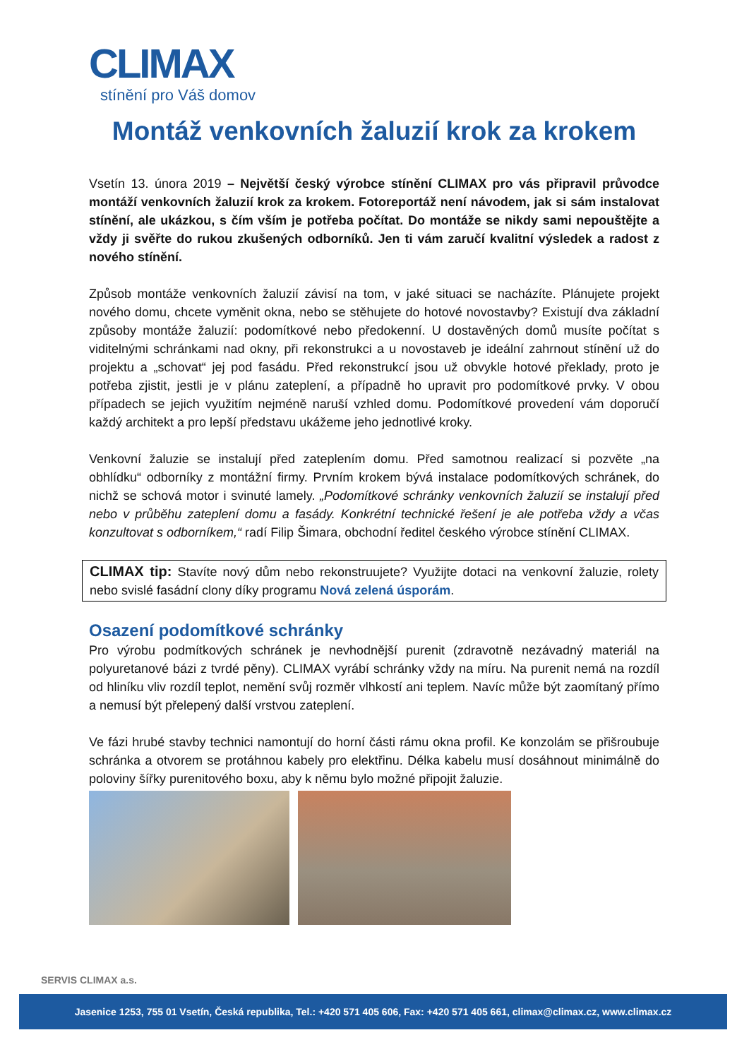CLIMAX
stínění pro Váš domov
Montáž venkovních žaluzií krok za krokem
Vsetín 13. února 2019 – Největší český výrobce stínění CLIMAX pro vás připravil průvodce montáží venkovních žaluzií krok za krokem. Fotoreportáž není návodem, jak si sám instalovat stínění, ale ukázkou, s čím vším je potřeba počítat. Do montáže se nikdy sami nepouštějte a vždy ji svěřte do rukou zkušených odborníků. Jen ti vám zaručí kvalitní výsledek a radost z nového stínění.
Způsob montáže venkovních žaluzií závisí na tom, v jaké situaci se nacházíte. Plánujete projekt nového domu, chcete vyměnit okna, nebo se stěhujete do hotové novostavby? Existují dva základní způsoby montáže žaluzií: podomítkové nebo předokenní. U dostavěných domů musíte počítat s viditelnými schránkami nad okny, při rekonstrukci a u novostaveb je ideální zahrnout stínění už do projektu a „schovat“ jej pod fasádu. Před rekonstrukcí jsou už obvykle hotové překlady, proto je potřeba zjistit, jestli je v plánu zateplení, a případně ho upravit pro podomítkové prvky. V obou případech se jejich využitím nejméně naruší vzhled domu. Podomítkové provedení vám doporučí každý architekt a pro lepší představu ukážeme jeho jednotlivé kroky.
Venkovní žaluzie se instalují před zateplením domu. Před samotnou realizací si pozvěte „na obhlídku“ odborníky z montážní firmy. Prvním krokem bývá instalace podomítkových schránek, do nichž se schová motor i svinuté lamely. „Podomítkové schránky venkovních žaluzií se instalují před nebo v průběhu zateplení domu a fasády. Konkrétní technické řešení je ale potřeba vždy a včas konzultovat s odborníkem,“ radí Filip Šimara, obchodní ředitel českého výrobce stínění CLIMAX.
CLIMAX tip: Stavíte nový dům nebo rekonstruujete? Využijte dotaci na venkovní žaluzie, rolety nebo svislé fasádní clony díky programu Nová zelená úsporám.
Osazení podomítkové schránky
Pro výrobu podmítkových schránek je nevhodnější purenit (zdravotně nezávadný materiál na polyuretanové bázi z tvrdé pěny). CLIMAX vyrábí schránky vždy na míru. Na purenit nemá na rozdíl od hliníku vliv rozdíl teplot, nemění svůj rozměr vlhkostí ani teplem. Navíc může být zaomítaný přímo a nemusí být přelepený další vrstvou zateplení.
Ve fázi hrubé stavby technici namontují do horní části rámu okna profil. Ke konzolám se přišroubuje schránka a otvorem se protáhnou kabely pro elektřinu. Délka kabelu musí dosáhnout minimálně do poloviny šířky purenitového boxu, aby k němu bylo možné připojit žaluzie.
SERVIS CLIMAX a.s.
Jasenice 1253, 755 01 Vsetín, Česká republika, Tel.: +420 571 405 606, Fax: +420 571 405 661, climax@climax.cz, www.climax.cz